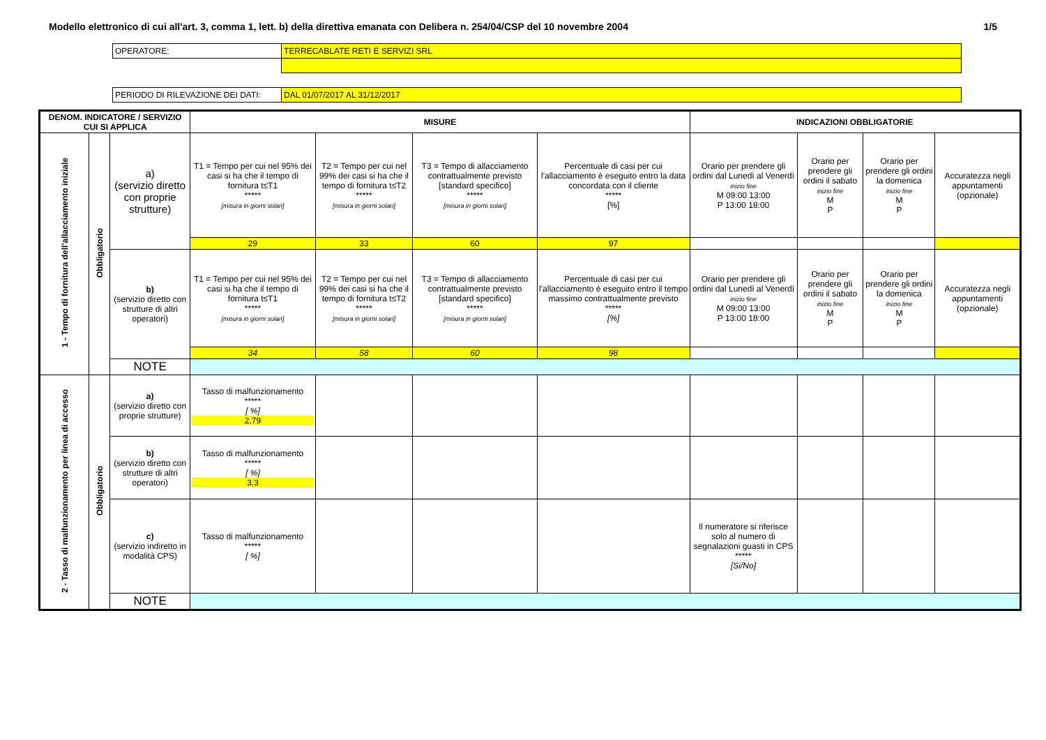Modello elettronico di cui all'art. 3, comma 1, lett. b) della direttiva emanata con Delibera n. 254/04/CSP del 10 novembre 2004 1/5
| OPERATORE: | TERRECABLATE RETI E SERVIZI SRL |
| PERIODO DI RILEVAZIONE DEI DATI: | DAL 01/07/2017 AL 31/12/2017 |
| DENOM. INDICATORE / SERVIZIO CUI SI APPLICA | | | MISURE | | | | INDICAZIONI OBBLIGATORIE | | | |
| --- | --- | --- | --- | --- | --- | --- | --- | --- | --- | --- |
| 1 - Tempo di fornitura dell'allacciamento iniziale | Obbligatorio | a) (servizio diretto con proprie strutture) | T1 = Tempo per cui nel 95% dei casi si ha che il tempo di fornitura t≤T1 ***** [misura in giorni solari] | T2 = Tempo per cui nel 99% dei casi si ha che il tempo di fornitura t≤T2 ***** [misura in giorni solari] | T3 = Tempo di allacciamento contrattualmente previsto [standard specifico] ***** [misura in giorni solari] | Percentuale di casi per cui l'allacciamento è eseguito entro la data concordata con il cliente ***** [%] | Orario per prendere gli ordini dal Lunedì al Venerdì inizio fine M 09:00 13:00 P 13:00 18:00 | Orario per prendere gli ordini il sabato inizio fine M P | Orario per prendere gli ordini la domenica inizio fine M P | Accuratezza negli appuntamenti (opzionale) |
| | | | 29 | 33 | 60 | 97 | | | | |
| | | b) (servizio diretto con strutture di altri operatori) | T1 = Tempo per cui nel 95% dei casi si ha che il tempo di fornitura t≤T1 ***** [misura in giorni solari] | T2 = Tempo per cui nel 99% dei casi si ha che il tempo di fornitura t≤T2 ***** [misura in giorni solari] | T3 = Tempo di allacciamento contrattualmente previsto [standard specifico] ***** [misura in giorni solari] | Percentuale di casi per cui l'allacciamento è eseguito entro il tempo massimo contrattualmente previsto ***** [%] | Orario per prendere gli ordini dal Lunedì al Venerdì inizio fine M 09:00 13:00 P 13:00 18:00 | Orario per prendere gli ordini il sabato inizio fine M P | Orario per prendere gli ordini la domenica inizio fine M P | Accuratezza negli appuntamenti (opzionale) |
| | | | 34 | 58 | 60 | 98 | | | | |
| | | NOTE | | | | | | | | |
| 2 - Tasso di malfunzionamento per linea di accesso | Obbligatorio | a) (servizio diretto con proprie strutture) | Tasso di malfunzionamento ***** [ %] 2,79 | | | | | | | |
| | | b) (servizio diretto con strutture di altri operatori) | Tasso di malfunzionamento ***** [ %] 3,3 | | | | | | | |
| | | c) (servizio indiretto in modalità CPS) | Tasso di malfunzionamento ***** [ %] | | | | Il numeratore si riferisce solo al numero di segnalazioni guasti in CPS ***** [Si/No] | | | |
| | | NOTE | | | | | | | | |